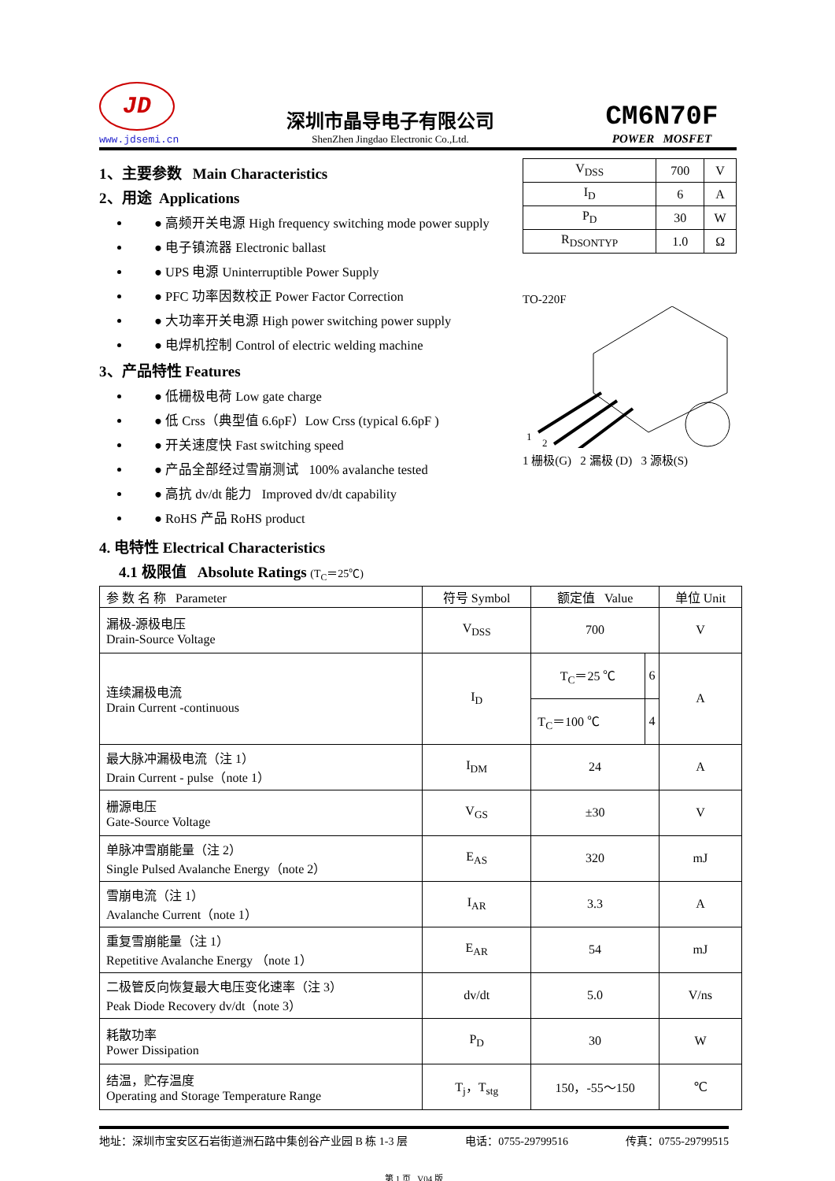JD
www.jdsemi.cn
深圳市晶导电子有限公司
ShenZhen Jingdao Electronic Co.,Ltd.
CM6N70F
POWER MOSFET
1、主要参数 Main Characteristics
2、用途 Applications
● 高频开关电源 High frequency switching mode power supply
● 电子镇流器 Electronic ballast
● UPS 电源 Uninterruptible Power Supply
● PFC 功率因数校正 Power Factor Correction
● 大功率开关电源 High power switching power supply
● 电焊机控制 Control of electric welding machine
3、产品特性 Features
● 低栅极电荷 Low gate charge
● 低 Crss（典型值 6.6pF）Low Crss (typical 6.6pF )
● 开关速度快 Fast switching speed
● 产品全部经过雪崩测试 100% avalanche tested
● 高抗 dv/dt 能力 Improved dv/dt capability
● RoHS 产品 RoHS product
| V<sub>DSS</sub> | 700 | V |
| I<sub>D</sub> | 6 | A |
| P<sub>D</sub> | 30 | W |
| R<sub>DSONTYP</sub> | 1.0 | Ω |
TO-220F
1
2
1 栅极(G) 2 漏极 (D) 3 源极(S)
4. 电特性 Electrical Characteristics
4.1 极限值 Absolute Ratings (T<sub>C</sub>＝25℃)
| 参 数 名 称 Parameter | 符号 Symbol | 额定值 Value | | 单位 Unit |
| --- | --- | --- | --- | --- |
| 漏极-源极电压 Drain-Source Voltage | V<sub>DSS</sub> | 700 | | V |
| 连续漏极电流 Drain Current -continuous | I<sub>D</sub> | T<sub>C</sub>＝25 ℃ | 6 | A |
| | | T<sub>C</sub>＝100 ℃ | 4 | |
| 最大脉冲漏极电流（注 1） Drain Current - pulse（note 1） | I<sub>DM</sub> | 24 | | A |
| 栅源电压 Gate-Source Voltage | V<sub>GS</sub> | ±30 | | V |
| 单脉冲雪崩能量（注 2） Single Pulsed Avalanche Energy（note 2） | E<sub>AS</sub> | 320 | | mJ |
| 雪崩电流（注 1） Avalanche Current（note 1） | I<sub>AR</sub> | 3.3 | | A |
| 重复雪崩能量（注 1） Repetitive Avalanche Energy （note 1） | E<sub>AR</sub> | 54 | | mJ |
| 二极管反向恢复最大电压变化速率（注 3） Peak Diode Recovery dv/dt（note 3） | dv/dt | 5.0 | | V/ns |
| 耗散功率 Power Dissipation | P<sub>D</sub> | 30 | | W |
| 结温，贮存温度 Operating and Storage Temperature Range | T<sub>j</sub>，T<sub>stg</sub> | 150，-55～150 | | ℃ |
地址：深圳市宝安区石岩街道洲石路中集创谷产业园 B 栋 1-3 层 电话：0755-29799516 传真：0755-29799515
第 1 页 V04 版